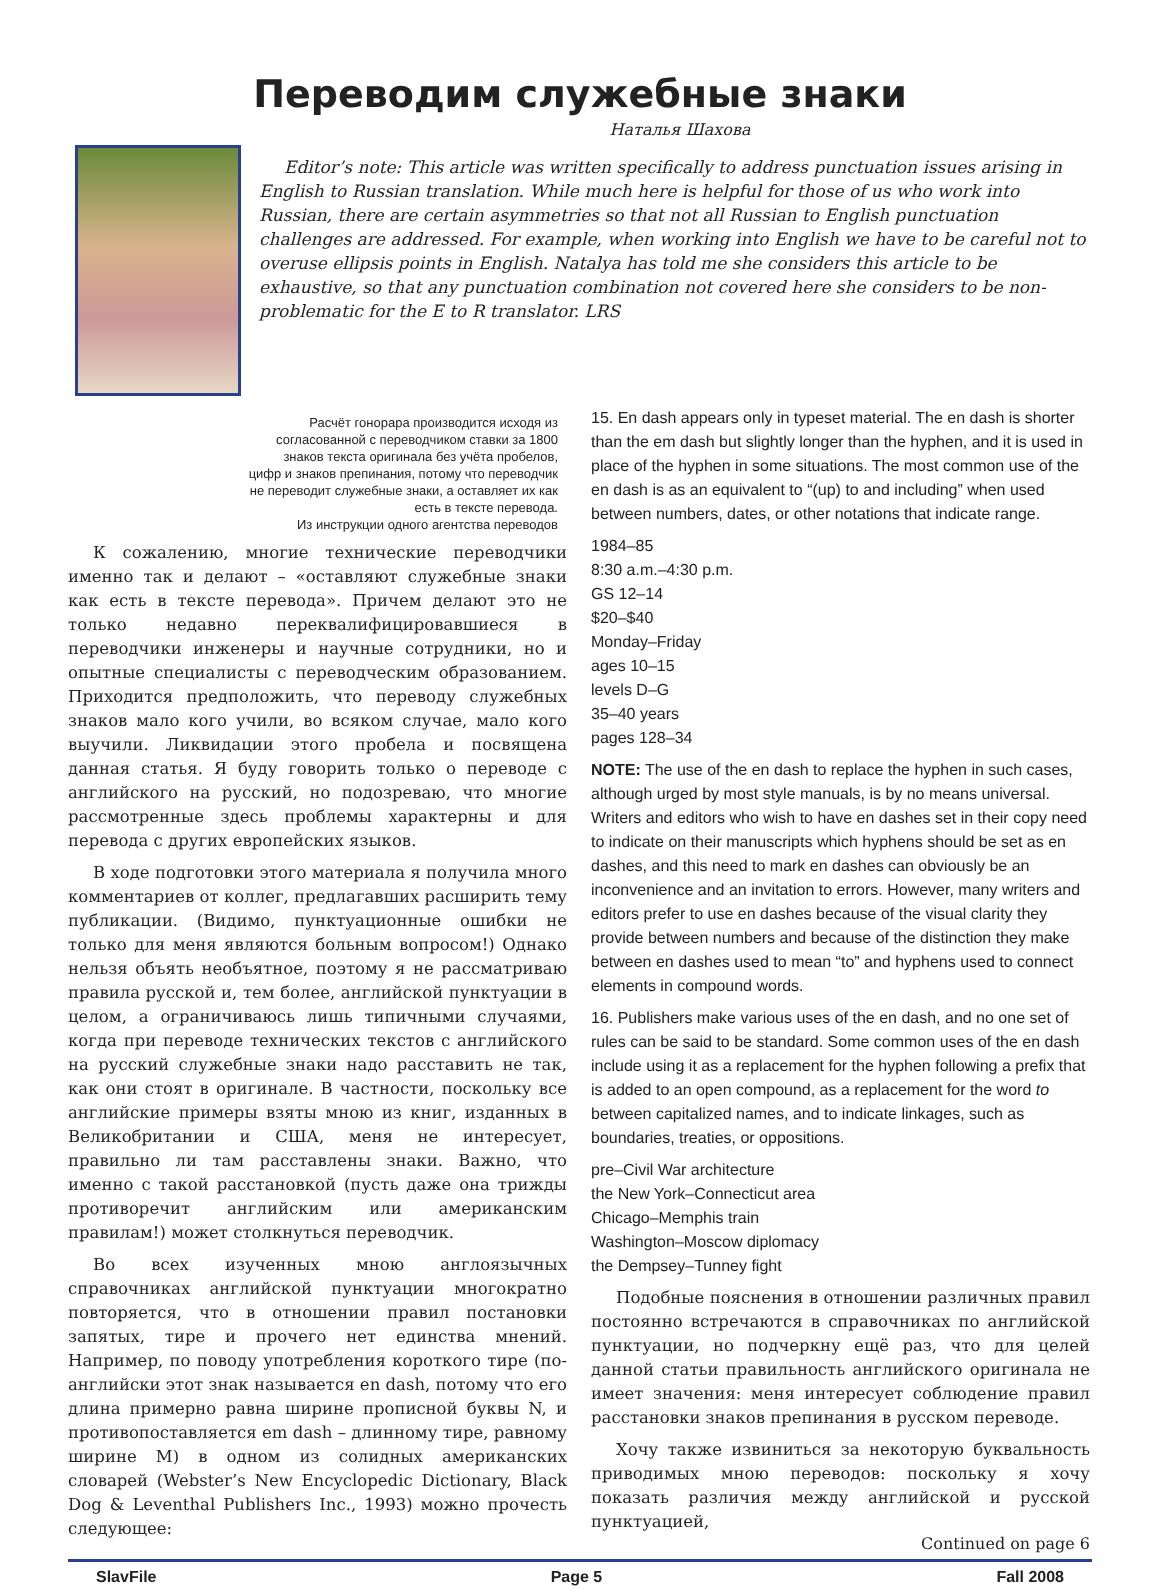Переводим служебные знаки
Наталья Шахова
Editor’s note: This article was written specifically to address punctuation issues arising in English to Russian translation. While much here is helpful for those of us who work into Russian, there are certain asymmetries so that not all Russian to English punctuation challenges are addressed. For example, when working into English we have to be careful not to overuse ellipsis points in English. Natalya has told me she considers this article to be exhaustive, so that any punctuation combination not covered here she considers to be non-problematic for the E to R translator. LRS
Расчёт гонорара производится исходя из согласованной с переводчиком ставки за 1800 знаков текста оригинала без учёта пробелов, цифр и знаков препинания, потому что переводчик не переводит служебные знаки, а оставляет их как есть в тексте перевода.
Из инструкции одного агентства переводов
К сожалению, многие технические переводчики именно так и делают – «оставляют служебные знаки как есть в тексте перевода». Причем делают это не только недавно переквалифицировавшиеся в переводчики инженеры и научные сотрудники, но и опытные специалисты с переводческим образованием. Приходится предположить, что переводу служебных знаков мало кого учили, во всяком случае, мало кого выучили. Ликвидации этого пробела и посвящена данная статья. Я буду говорить только о переводе с английского на русский, но подозреваю, что многие рассмотренные здесь проблемы характерны и для перевода с других европейских языков.
В ходе подготовки этого материала я получила много комментариев от коллег, предлагавших расширить тему публикации. (Видимо, пунктуационные ошибки не только для меня являются больным вопросом!) Однако нельзя объять необъятное, поэтому я не рассматриваю правила русской и, тем более, английской пунктуации в целом, а ограничиваюсь лишь типичными случаями, когда при переводе технических текстов с английского на русский служебные знаки надо расставить не так, как они стоят в оригинале. В частности, поскольку все английские примеры взяты мною из книг, изданных в Великобритании и США, меня не интересует, правильно ли там расставлены знаки. Важно, что именно с такой расстановкой (пусть даже она трижды противоречит английским или американским правилам!) может столкнуться переводчик.
Во всех изученных мною англоязычных справочниках английской пунктуации многократно повторяется, что в отношении правил постановки запятых, тире и прочего нет единства мнений. Например, по поводу употребления короткого тире (по-английски этот знак называется en dash, потому что его длина примерно равна ширине прописной буквы N, и противопоставляется em dash – длинному тире, равному ширине M) в одном из солидных американских словарей (Webster’s New Encyclopedic Dictionary, Black Dog & Leventhal Publishers Inc., 1993) можно прочесть следующее:
15. En dash appears only in typeset material. The en dash is shorter than the em dash but slightly longer than the hyphen, and it is used in place of the hyphen in some situations. The most common use of the en dash is as an equivalent to “(up) to and including” when used between numbers, dates, or other notations that indicate range.
1984–85
8:30 a.m.–4:30 p.m.
GS 12–14
$20–$40
Monday–Friday
ages 10–15
levels D–G
35–40 years
pages 128–34
NOTE: The use of the en dash to replace the hyphen in such cases, although urged by most style manuals, is by no means universal. Writers and editors who wish to have en dashes set in their copy need to indicate on their manuscripts which hyphens should be set as en dashes, and this need to mark en dashes can obviously be an inconvenience and an invitation to errors. However, many writers and editors prefer to use en dashes because of the visual clarity they provide between numbers and because of the distinction they make between en dashes used to mean “to” and hyphens used to connect elements in compound words.
16. Publishers make various uses of the en dash, and no one set of rules can be said to be standard. Some common uses of the en dash include using it as a replacement for the hyphen following a prefix that is added to an open compound, as a replacement for the word to between capitalized names, and to indicate linkages, such as boundaries, treaties, or oppositions.
pre–Civil War architecture
the New York–Connecticut area
Chicago–Memphis train
Washington–Moscow diplomacy
the Dempsey–Tunney fight
Подобные пояснения в отношении различных правил постоянно встречаются в справочниках по английской пунктуации, но подчеркну ещё раз, что для целей данной статьи правильность английского оригинала не имеет значения: меня интересует соблюдение правил расстановки знаков препинания в русском переводе.
Хочу также извиниться за некоторую буквальность приводимых мною переводов: поскольку я хочу показать различия между английской и русской пунктуацией,
Continued on page 6
SlavFile Page 5 Fall 2008